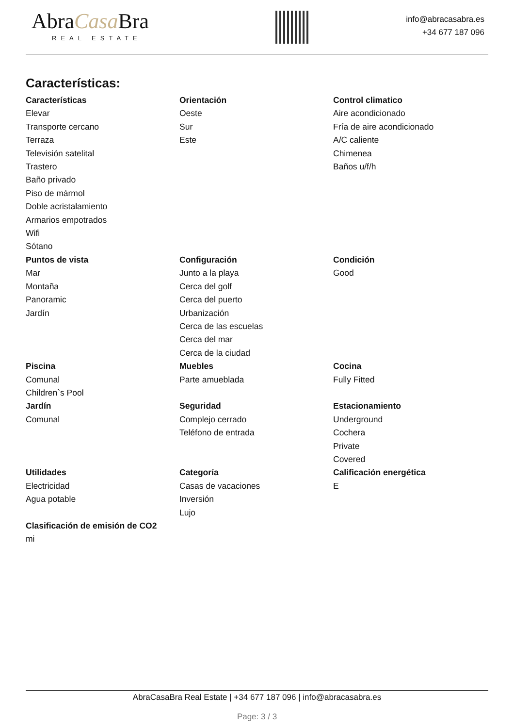AbraCasa Bra
REAL ESTATE
info@abracasabra.es
+34 677 187 096
Características:
Características
Elevar
Transporte cercano
Terraza
Televisión satelital
Trastero
Baño privado
Piso de mármol
Doble acristalamiento
Armarios empotrados
Wifi
Sótano
Orientación
Oeste
Sur
Este
Control climatico
Aire acondicionado
Fría de aire acondicionado
A/C caliente
Chimenea
Baños u/f/h
Puntos de vista
Mar
Montaña
Panoramic
Jardín
Configuración
Junto a la playa
Cerca del golf
Cerca del puerto
Urbanización
Cerca de las escuelas
Cerca del mar
Cerca de la ciudad
Condición
Good
Piscina
Comunal
Children`s Pool
Muebles
Parte amueblada
Cocina
Fully Fitted
Jardín
Comunal
Seguridad
Complejo cerrado
Teléfono de entrada
Estacionamiento
Underground
Cochera
Private
Covered
Utilidades
Electricidad
Agua potable
Categoría
Casas de vacaciones
Inversión
Lujo
Calificación energética
E
Clasificación de emisión de CO2
mi
AbraCasaBra Real Estate | +34 677 187 096 | info@abracasabra.es
Page: 3 / 3